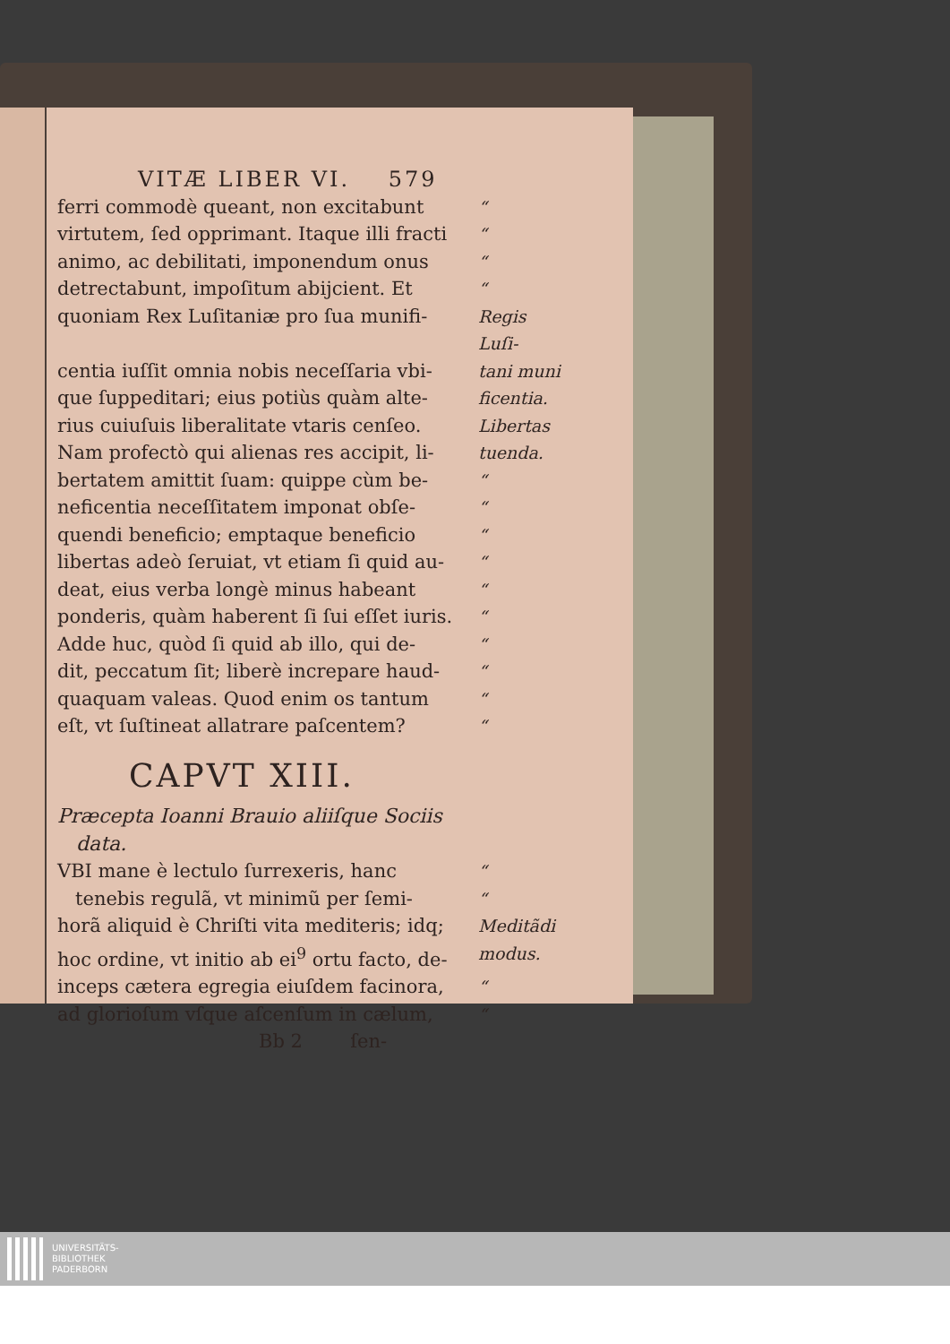VITÆ LIBER VI. 579
ferri commodè queant, non excitabunt “
virtutem, ſed opprimant. Itaque illi fracti “
animo, ac debilitati, imponendum onus “
detrectabunt, impoſitum abijcient. Et “
quoniam Rex Luſitaniæ pro ſua munifi- Regis Luſi-
centia iuſſit omnia nobis neceſſaria vbi- tani muni
que ſuppeditari; eius potiùs quàm alte- ficentia.
rius cuiuſuis liberalitate vtaris cenſeo. Libertas
Nam profectò qui alienas res accipit, li- tuenda.
bertatem amittit ſuam: quippe cùm be- “
neficentia neceſſitatem imponat obſe- “
quendi beneficio; emptaque beneficio “
libertas adeò ſeruiat, vt etiam ſi quid au- “
deat, eius verba longè minus habeant “
ponderis, quàm haberent ſi ſui eſſet iuris. “
Adde huc, quòd ſi quid ab illo, qui de- “
dit, peccatum ſit; liberè increpare haud- “
quaquam valeas. Quod enim os tantum “
eſt, vt ſuſtineat allatrare paſcentem? “
CAPVT XIII.
Præcepta Ioanni Brauio aliiſque Sociis
data.
VBI mane è lectulo ſurrexeris, hanc “
tenebis regulã, vt minimũ per ſemi- “
horã aliquid è Chriſti vita mediteris; idq; Meditãdi
hoc ordine, vt initio ab ei<sup>9</sup> ortu facto, de- modus.
inceps cætera egregia eiuſdem facinora, “
ad glorioſum vſque aſcenſum in cælum, “
Bb 2 ſen-
UNIVERSITÄTS-
BIBLIOTHEK
PADERBORN